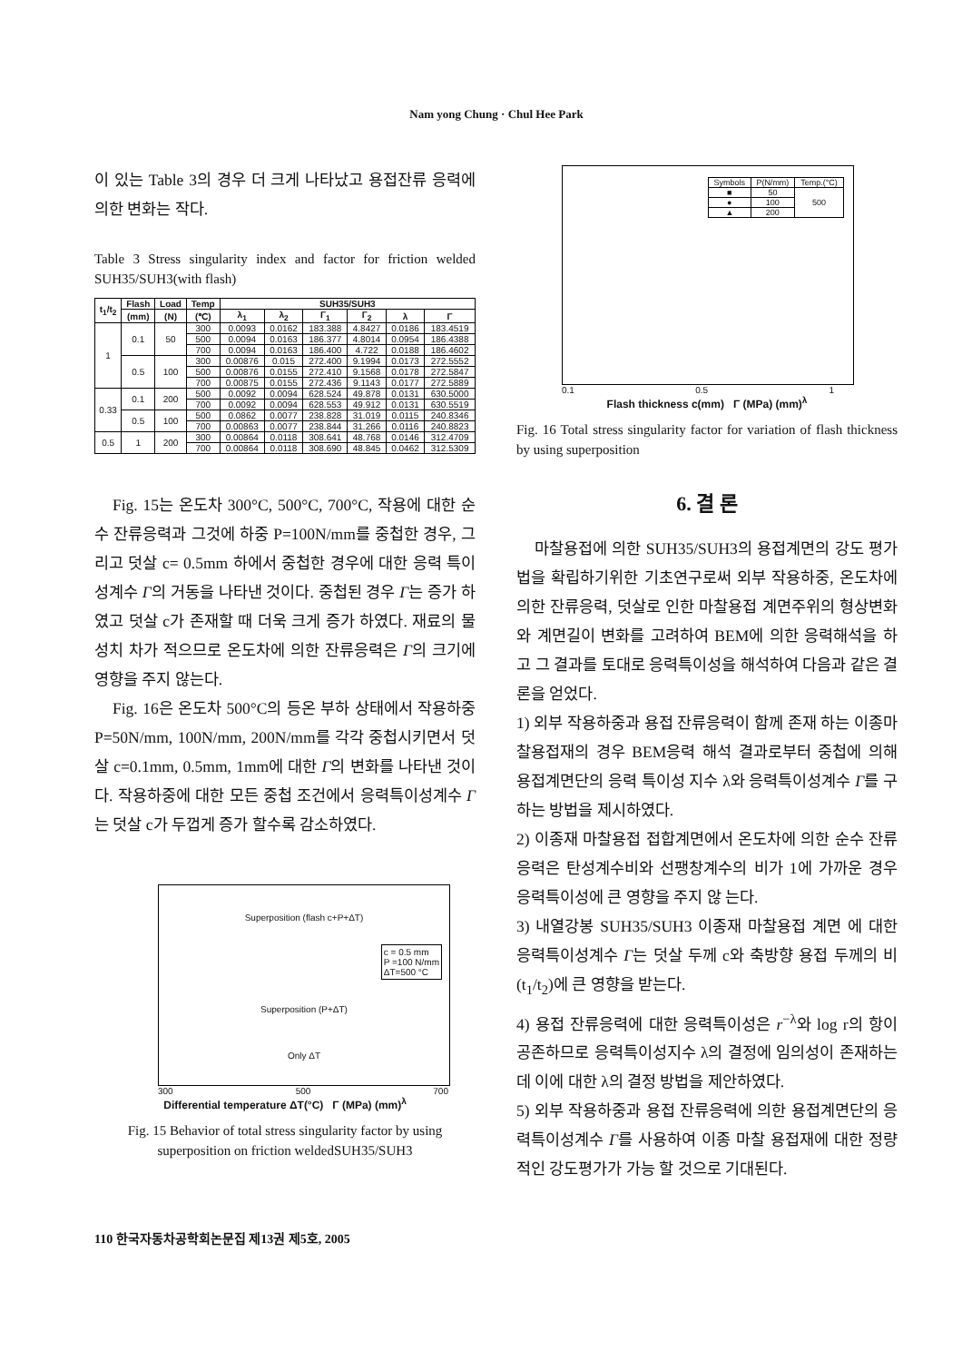Nam yong Chung · Chul Hee Park
이 있는 Table 3의 경우 더 크게 나타났고 용접잔류 응력에 의한 변화는 작다.
Table 3 Stress singularity index and factor for friction welded SUH35/SUH3(with flash)
| t<sub>1</sub>/t<sub>2</sub> | Flash | Load | Temp | SUH35/SUH3 | | | | | |
| --- | --- | --- | --- | --- | --- | --- | --- | --- | --- |
| | (mm) | (N) | (℃) | λ<sub>1</sub> | λ<sub>2</sub> | Γ<sub>1</sub> | Γ<sub>2</sub> | λ | Γ |
| 1 | 0.1 | 50 | 300 | 0.0093 | 0.0162 | 183.388 | 4.8427 | 0.0186 | 183.4519 |
| | | | 500 | 0.0094 | 0.0163 | 186.377 | 4.8014 | 0.0954 | 186.4388 |
| | | | 700 | 0.0094 | 0.0163 | 186.400 | 4.722 | 0.0188 | 186.4602 |
| | 0.5 | 100 | 300 | 0.00876 | 0.015 | 272.400 | 9.1994 | 0.0173 | 272.5552 |
| | | | 500 | 0.00876 | 0.0155 | 272.410 | 9.1568 | 0.0178 | 272.5847 |
| | | | 700 | 0.00875 | 0.0155 | 272.436 | 9.1143 | 0.0177 | 272.5889 |
| 0.33 | 0.1 | 200 | 500 | 0.0092 | 0.0094 | 628.524 | 49.878 | 0.0131 | 630.5000 |
| | | | 700 | 0.0092 | 0.0094 | 628.553 | 49.912 | 0.0131 | 630.5519 |
| | 0.5 | 100 | 500 | 0.0862 | 0.0077 | 238.828 | 31.019 | 0.0115 | 240.8346 |
| | | | 700 | 0.00863 | 0.0077 | 238.844 | 31.266 | 0.0116 | 240.8823 |
| 0.5 | 1 | 200 | 300 | 0.00864 | 0.0118 | 308.641 | 48.768 | 0.0146 | 312.4709 |
| | | | 700 | 0.00864 | 0.0118 | 308.690 | 48.845 | 0.0462 | 312.5309 |
Fig. 15는 온도차 300°C, 500°C, 700°C, 작용에 대한 순수 잔류응력과 그것에 하중 P=100N/mm를 중첩한 경우, 그리고 덧살 c= 0.5mm 하에서 중첩한 경우에 대한 응력 특이성계수 Γ의 거동을 나타낸 것이다. 중첩된 경우 Γ는 증가 하였고 덧살 c가 존재할 때 더욱 크게 증가 하였다. 재료의 물성치 차가 적으므로 온도차에 의한 잔류응력은 Γ의 크기에 영향을 주지 않는다.
Fig. 16은 온도차 500°C의 등온 부하 상태에서 작용하중 P=50N/mm, 100N/mm, 200N/mm를 각각 중첩시키면서 덧살 c=0.1mm, 0.5mm, 1mm에 대한 Γ의 변화를 나타낸 것이다. 작용하중에 대한 모든 중첩 조건에서 응력특이성계수 Γ는 덧살 c가 두껍게 증가 할수록 감소하였다.
Superposition (flash c+P+ΔT)
c = 0.5 mm
P =100 N/mm
ΔT=500 °C
Superposition (P+ΔT)
Only ΔT
300 500 700
Differential temperature ΔT(°C) Γ (MPa) (mm)<sup>λ</sup>
Fig. 15 Behavior of total stress singularity factor by using superposition on friction weldedSUH35/SUH3
| Symbols | P(N/mm) | Temp.(°C) |
| ■ | 50 | 500 |
| ● | 100 | |
| ▲ | 200 | |
0.1 0.5 1
Flash thickness c(mm) Γ (MPa) (mm)<sup>λ</sup>
Fig. 16 Total stress singularity factor for variation of flash thickness by using superposition
6. 결 론
마찰용접에 의한 SUH35/SUH3의 용접계면의 강도 평가법을 확립하기위한 기초연구로써 외부 작용하중, 온도차에 의한 잔류응력, 덧살로 인한 마찰용접 계면주위의 형상변화와 계면길이 변화를 고려하여 BEM에 의한 응력해석을 하고 그 결과를 토대로 응력특이성을 해석하여 다음과 같은 결론을 얻었다.
1) 외부 작용하중과 용접 잔류응력이 함께 존재 하는 이종마찰용접재의 경우 BEM응력 해석 결과로부터 중첩에 의해 용접계면단의 응력 특이성 지수 λ와 응력특이성계수 Γ를 구하는 방법을 제시하였다.
2) 이종재 마찰용접 접합계면에서 온도차에 의한 순수 잔류 응력은 탄성계수비와 선팽창계수의 비가 1에 가까운 경우 응력특이성에 큰 영향을 주지 않 는다.
3) 내열강봉 SUH35/SUH3 이종재 마찰용접 계면 에 대한 응력특이성계수 Γ는 덧살 두께 c와 축방향 용접 두께의 비(t<sub>1</sub>/t<sub>2</sub>)에 큰 영향을 받는다.
4) 용접 잔류응력에 대한 응력특이성은 r<sup>−λ</sup>와 log r의 항이 공존하므로 응력특이성지수 λ의 결정에 임의성이 존재하는데 이에 대한 λ의 결정 방법을 제안하였다.
5) 외부 작용하중과 용접 잔류응력에 의한 용접계면단의 응력특이성계수 Γ를 사용하여 이종 마찰 용접재에 대한 정량적인 강도평가가 가능 할 것으로 기대된다.
110 한국자동차공학회논문집 제13권 제5호, 2005